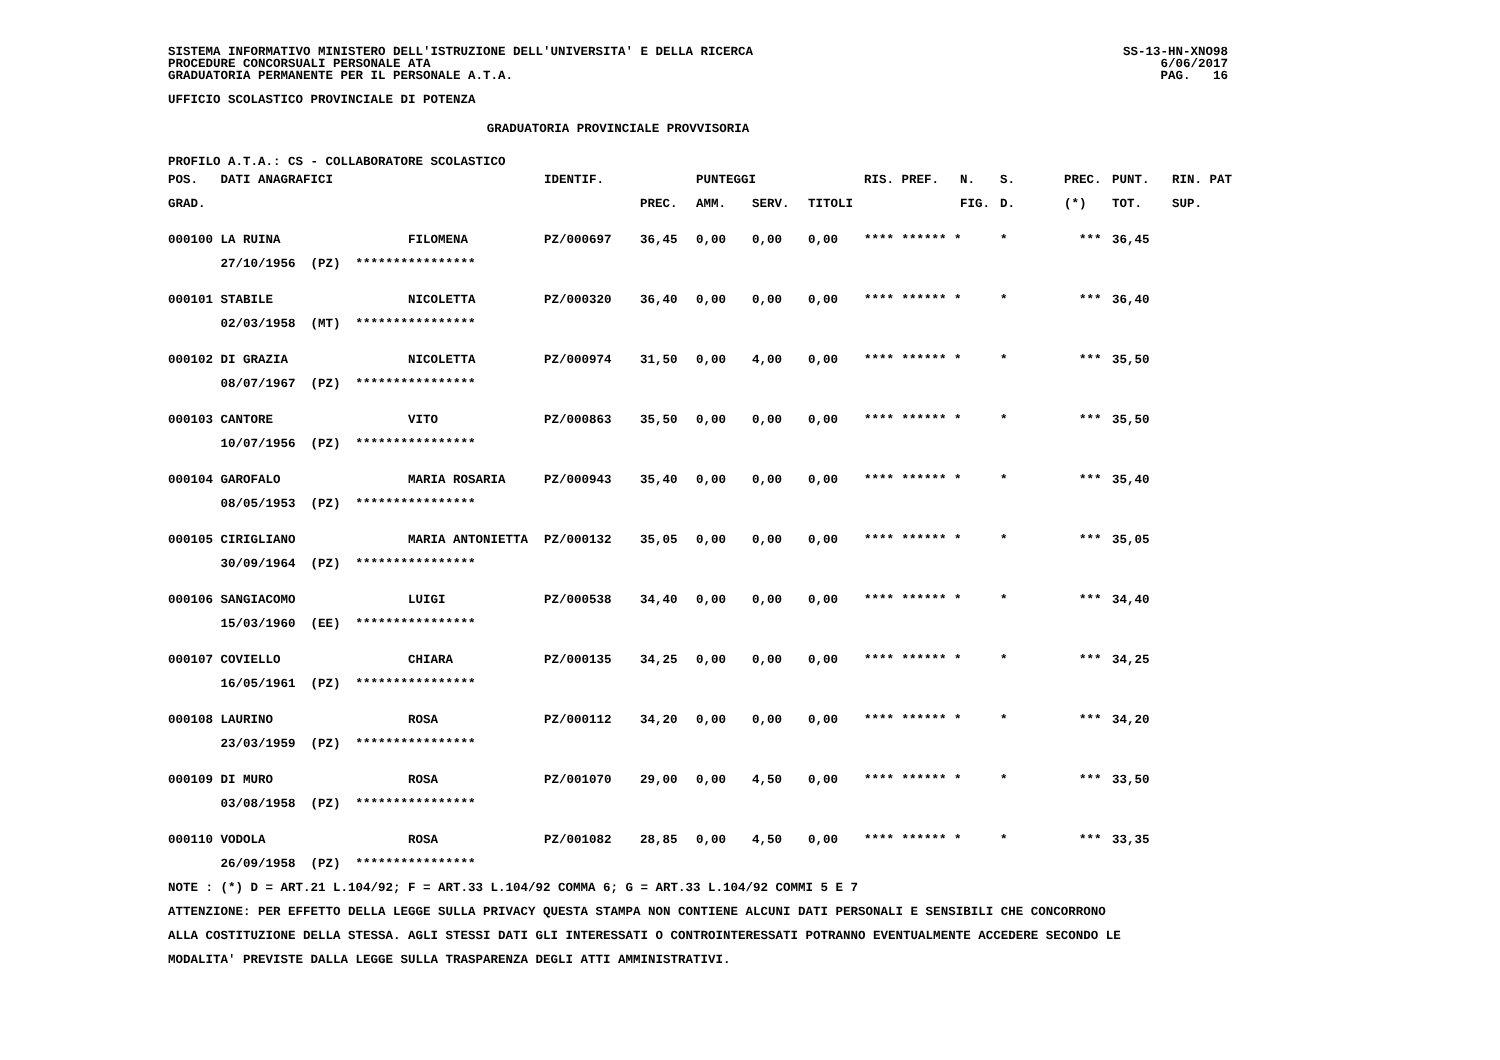SISTEMA INFORMATIVO MINISTERO DELL'ISTRUZIONE DELL'UNIVERSITA' E DELLA RICERCA
PROCEDURE CONCORSUALI PERSONALE ATA
GRADUATORIA PERMANENTE PER IL PERSONALE A.T.A.
SS-13-HN-XNO98
6/06/2017
PAG.   16
UFFICIO SCOLASTICO PROVINCIALE DI POTENZA
GRADUATORIA PROVINCIALE PROVVISORIA
PROFILO A.T.A.: CS - COLLABORATORE SCOLASTICO
| POS. DATI ANAGRAFICI | | IDENTIF. | | PUNTEGGI | | | RIS. PREF. | N. | S. | PREC. | PUNT. | RIN. PAT |
| --- | --- | --- | --- | --- | --- | --- | --- | --- | --- | --- | --- | --- |
| GRAD. | | | PREC. | AMM. | SERV. | TITOLI | | FIG. | D. | (*) | TOT. | SUP. |
| 000100 LA RUINA | FILOMENA | PZ/000697 | 36,45 | 0,00 | 0,00 | 0,00 | **** ****** * | | * | *** | 36,45 | |
| 27/10/1956 (PZ) **************** | | | | | | | | | | | | |
| 000101 STABILE | NICOLETTA | PZ/000320 | 36,40 | 0,00 | 0,00 | 0,00 | **** ****** * | | * | *** | 36,40 | |
| 02/03/1958 (MT) **************** | | | | | | | | | | | | |
| 000102 DI GRAZIA | NICOLETTA | PZ/000974 | 31,50 | 0,00 | 4,00 | 0,00 | **** ****** * | | * | *** | 35,50 | |
| 08/07/1967 (PZ) **************** | | | | | | | | | | | | |
| 000103 CANTORE | VITO | PZ/000863 | 35,50 | 0,00 | 0,00 | 0,00 | **** ****** * | | * | *** | 35,50 | |
| 10/07/1956 (PZ) **************** | | | | | | | | | | | | |
| 000104 GAROFALO | MARIA ROSARIA | PZ/000943 | 35,40 | 0,00 | 0,00 | 0,00 | **** ****** * | | * | *** | 35,40 | |
| 08/05/1953 (PZ) **************** | | | | | | | | | | | | |
| 000105 CIRIGLIANO | MARIA ANTONIETTA | PZ/000132 | 35,05 | 0,00 | 0,00 | 0,00 | **** ****** * | | * | *** | 35,05 | |
| 30/09/1964 (PZ) **************** | | | | | | | | | | | | |
| 000106 SANGIACOMO | LUIGI | PZ/000538 | 34,40 | 0,00 | 0,00 | 0,00 | **** ****** * | | * | *** | 34,40 | |
| 15/03/1960 (EE) **************** | | | | | | | | | | | | |
| 000107 COVIELLO | CHIARA | PZ/000135 | 34,25 | 0,00 | 0,00 | 0,00 | **** ****** * | | * | *** | 34,25 | |
| 16/05/1961 (PZ) **************** | | | | | | | | | | | | |
| 000108 LAURINO | ROSA | PZ/000112 | 34,20 | 0,00 | 0,00 | 0,00 | **** ****** * | | * | *** | 34,20 | |
| 23/03/1959 (PZ) **************** | | | | | | | | | | | | |
| 000109 DI MURO | ROSA | PZ/001070 | 29,00 | 0,00 | 4,50 | 0,00 | **** ****** * | | * | *** | 33,50 | |
| 03/08/1958 (PZ) **************** | | | | | | | | | | | | |
| 000110 VODOLA | ROSA | PZ/001082 | 28,85 | 0,00 | 4,50 | 0,00 | **** ****** * | | * | *** | 33,35 | |
| 26/09/1958 (PZ) **************** | | | | | | | | | | | | |
NOTE : (*) D = ART.21 L.104/92; F = ART.33 L.104/92 COMMA 6; G = ART.33 L.104/92 COMMI 5 E 7
ATTENZIONE: PER EFFETTO DELLA LEGGE SULLA PRIVACY QUESTA STAMPA NON CONTIENE ALCUNI DATI PERSONALI E SENSIBILI CHE CONCORRONO
ALLA COSTITUZIONE DELLA STESSA. AGLI STESSI DATI GLI INTERESSATI O CONTROINTERESSATI POTRANNO EVENTUALMENTE ACCEDERE SECONDO LE
MODALITA' PREVISTE DALLA LEGGE SULLA TRASPARENZA DEGLI ATTI AMMINISTRATIVI.